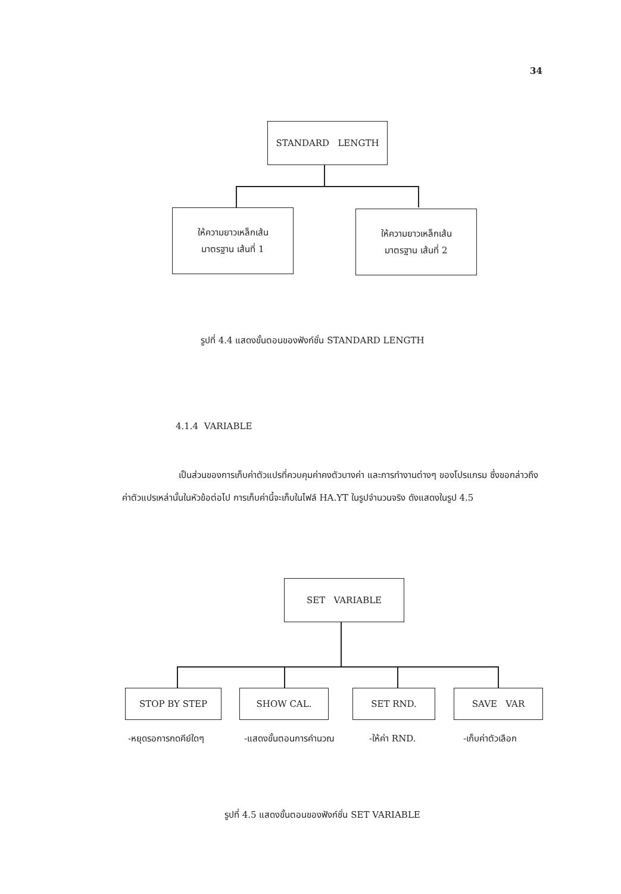34
STANDARD LENGTH
ให้ความยาวเหล็กเส้น
มาตรฐาน เส้นที่ 1
ให้ความยาวเหล็กเส้น
มาตรฐาน เส้นที่ 2
รูปที่ 4.4 แสดงขั้นตอนของฟังก์ชั่น STANDARD LENGTH
4.1.4 VARIABLE
เป็นส่วนของการเก็บค่าตัวแปรที่ควบคุมค่าคงตัวบางค่า และการทำงานต่างๆ ของโปรแกรม ซึ่งขอกล่าวถึงค่าตัวแปรเหล่านั้นในหัวข้อต่อไป การเก็บค่านี้จะเก็บในไฟล์ HA.YT ในรูปจำนวนจริง ดังแสดงในรูป 4.5
SET VARIABLE
STOP BY STEP SHOW CAL. SET RND. SAVE VAR
-หยุดรอการกดคีย์ใดๆ -แสดงขั้นตอนการคำนวณ -ให้ค่า RND. -เก็บค่าตัวเลือก
รูปที่ 4.5 แสดงขั้นตอนของฟังก์ชั่น SET VARIABLE